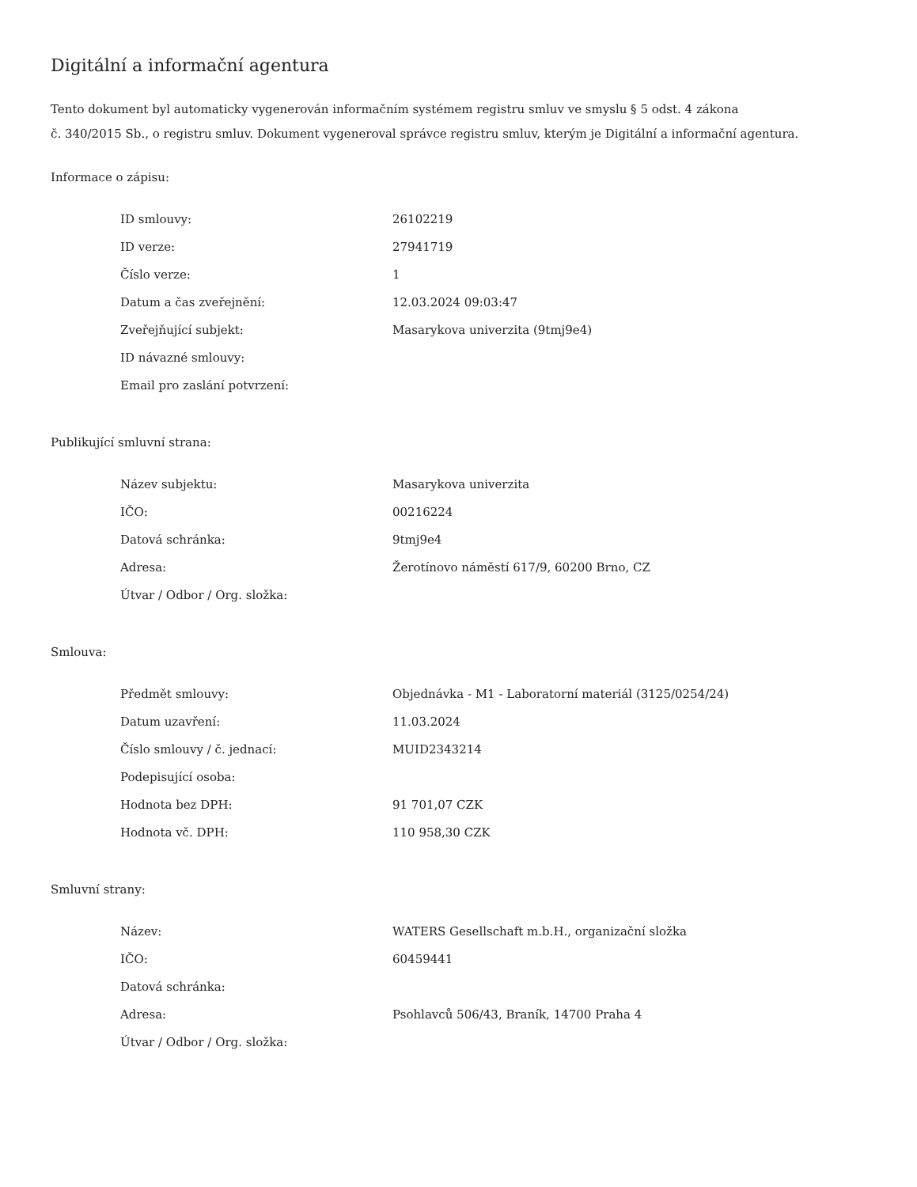Digitální a informační agentura
Tento dokument byl automaticky vygenerován informačním systémem registru smluv ve smyslu § 5 odst. 4 zákona
č. 340/2015 Sb., o registru smluv. Dokument vygeneroval správce registru smluv, kterým je Digitální a informační agentura.
Informace o zápisu:
| ID smlouvy: | 26102219 |
| ID verze: | 27941719 |
| Číslo verze: | 1 |
| Datum a čas zveřejnění: | 12.03.2024 09:03:47 |
| Zveřejňující subjekt: | Masarykova univerzita (9tmj9e4) |
| ID návazné smlouvy: | |
| Email pro zaslání potvrzení: | |
Publikující smluvní strana:
| Název subjektu: | Masarykova univerzita |
| IČO: | 00216224 |
| Datová schránka: | 9tmj9e4 |
| Adresa: | Žerotínovo náměstí 617/9, 60200 Brno, CZ |
| Útvar / Odbor / Org. složka: | |
Smlouva:
| Předmět smlouvy: | Objednávka - M1 - Laboratorní materiál (3125/0254/24) |
| Datum uzavření: | 11.03.2024 |
| Číslo smlouvy / č. jednací: | MUID2343214 |
| Podepisující osoba: | |
| Hodnota bez DPH: | 91 701,07 CZK |
| Hodnota vč. DPH: | 110 958,30 CZK |
Smluvní strany:
| Název: | WATERS Gesellschaft m.b.H., organizační složka |
| IČO: | 60459441 |
| Datová schránka: | |
| Adresa: | Psohlavců 506/43, Braník, 14700 Praha 4 |
| Útvar / Odbor / Org. složka: | |